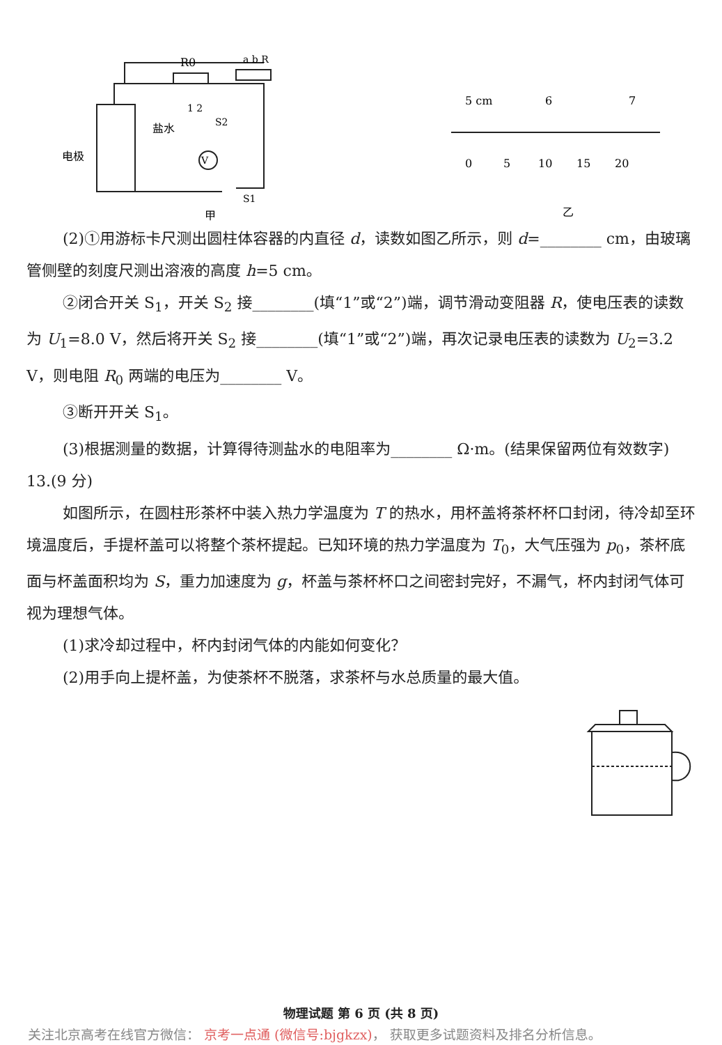R0
电极
盐水
V
S2
S1
甲
1 2
a b R
5 cm
6
7
0
5
10
15
20
乙
(2)①用游标卡尺测出圆柱体容器的内直径 d，读数如图乙所示，则 d=________ cm，由玻璃管侧壁的刻度尺测出溶液的高度 h=5 cm。
②闭合开关 S<sub>1</sub>，开关 S<sub>2</sub> 接________(填“1”或“2”)端，调节滑动变阻器 R，使电压表的读数为 U<sub>1</sub>=8.0 V，然后将开关 S<sub>2</sub> 接________(填“1”或“2”)端，再次记录电压表的读数为 U<sub>2</sub>=3.2 V，则电阻 R<sub>0</sub> 两端的电压为________ V。
③断开开关 S<sub>1</sub>。
(3)根据测量的数据，计算得待测盐水的电阻率为________ Ω·m。(结果保留两位有效数字)
13.(9 分)
如图所示，在圆柱形茶杯中装入热力学温度为 T 的热水，用杯盖将茶杯杯口封闭，待冷却至环境温度后，手提杯盖可以将整个茶杯提起。已知环境的热力学温度为 T<sub>0</sub>，大气压强为 p<sub>0</sub>，茶杯底面与杯盖面积均为 S，重力加速度为 g，杯盖与茶杯杯口之间密封完好，不漏气，杯内封闭气体可视为理想气体。
(1)求冷却过程中，杯内封闭气体的内能如何变化？
(2)用手向上提杯盖，为使茶杯不脱落，求茶杯与水总质量的最大值。
物理试题 第 6 页 (共 8 页)
关注北京高考在线官方微信： 京考一点通 (微信号:bjgkzx)， 获取更多试题资料及排名分析信息。